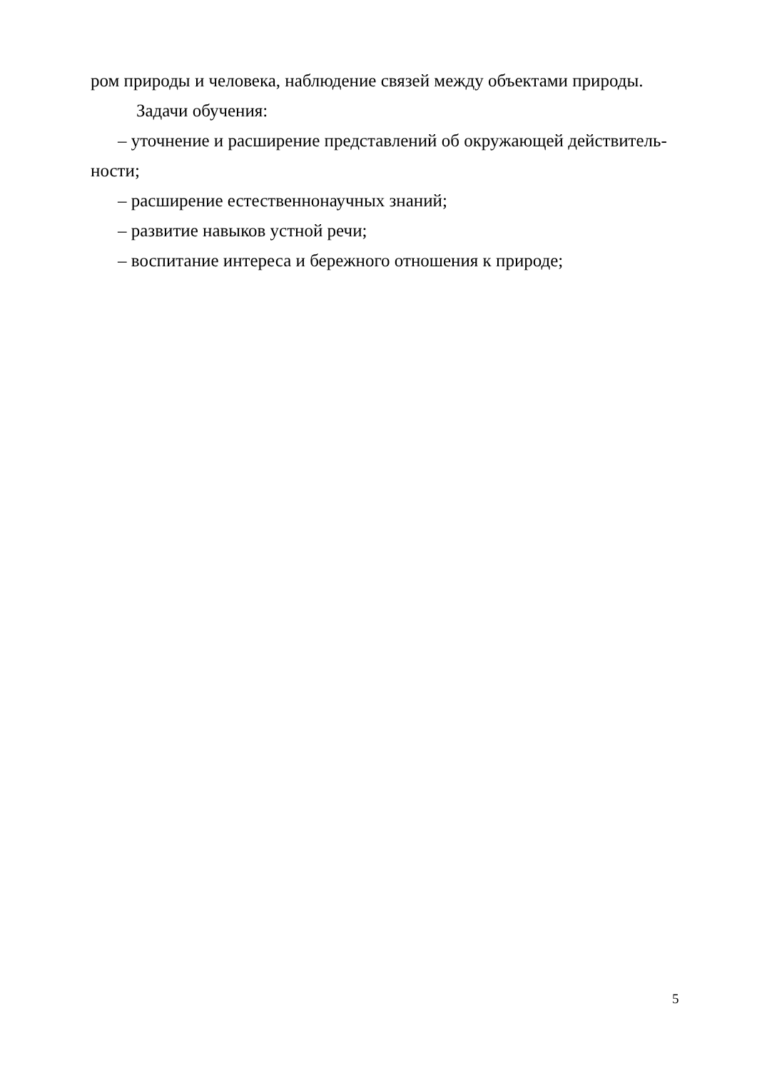ром природы и человека, наблюдение связей между объектами природы.
Задачи обучения:
– уточнение и расширение представлений об окружающей действитель-ности;
– расширение естественнонаучных знаний;
– развитие навыков устной речи;
– воспитание интереса и бережного отношения к природе;
5